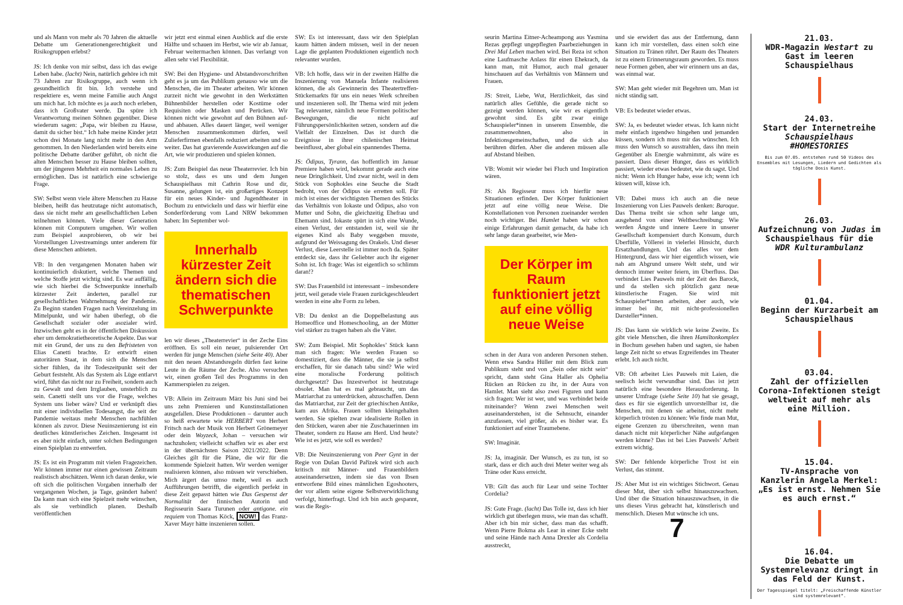und als Mann von mehr als 70 Jahren die aktuelle Debatte um Generationengerechtigkeit und Risikogruppen erlebst?
JS: Ich denke von mir selbst, dass ich das ewige Leben habe. (lacht) Nein, natürlich gehöre ich mit 73 Jahren zur Risikogruppe, auch wenn ich gesundheitlich fit bin. Ich verstehe und respektiere es, wenn meine Familie auch Angst um mich hat. Ich möchte es ja auch noch erleben, dass ich Großvater werde. Da spüre ich Verantwortung meinen Söhnen gegenüber. Diese wiederum sagen: „Papa, wir bleiben zu Hause, damit du sicher bist.“ Ich habe meine Kinder jetzt schon drei Monate lang nicht mehr in den Arm genommen. In den Niederlanden wird bereits eine politische Debatte darüber geführt, ob nicht die alten Menschen besser zu Hause bleiben sollten, um der jüngeren Mehrheit ein normales Leben zu ermöglichen. Das ist natürlich eine schwierige Frage.
SW: Selbst wenn viele ältere Menschen zu Hause bleiben, heißt das heutzutage nicht automatisch, dass sie nicht mehr am gesellschaftlichen Leben teilnehmen können. Viele dieser Generation können mit Computern umgehen. Wir wollen zum Beispiel ausprobieren, ob wir bei Vorstellungen Livestreamings unter anderem für diese Menschen anbieten.
VB: In den vergangenen Monaten haben wir kontinuierlich diskutiert, welche Themen und welche Stoffe jetzt wichtig sind. Es war auffällig, wie sich hierbei die Schwerpunkte innerhalb kürzester Zeit änderten, parallel zur gesellschaftlichen Wahrnehmung der Pandemie. Zu Beginn standen Fragen nach Vereinzelung im Mittelpunkt, und wir haben überlegt, ob die Gesellschaft sozialer oder asozialer wird. Inzwischen geht es in der öffentlichen Diskussion eher um demokratietheoretische Aspekte. Das war mit ein Grund, der uns zu den Befristeten von Elias Canetti brachte. Er entwirft einen autoritären Staat, in dem sich die Menschen sicher fühlen, da ihr Todeszeitpunkt seit der Geburt feststeht. Als das System als Lüge entlarvt wird, führt das nicht nur zu Freiheit, sondern auch zu Gewalt und dem Irrglauben, unsterblich zu sein. Canetti stellt uns vor die Frage, welches System uns lieber wäre? Und er verknüpft dies mit einer individuellen Todesangst, die seit der Pandemie weitaus mehr Menschen nachfühlen können als zuvor. Diese Neuinszenierung ist ein deutliches künstlerisches Zeichen. Insgesamt ist es aber nicht einfach, unter solchen Bedingungen einen Spielplan zu entwerfen.
JS: Es ist ein Programm mit vielen Fragezeichen. Wir können immer nur einen gewissen Zeitraum realistisch abschätzen. Wenn ich daran denke, wie oft sich die politischen Vorgaben innerhalb der vergangenen Wochen, ja Tage, geändert haben! Da kann man sich eine Spielzeit mehr wünschen, als sie verbindlich planen. Deshalb veröffentlichen
wir jetzt erst einmal einen Ausblick auf die erste Hälfte und schauen im Herbst, wie wir ab Januar, Februar weitermachen können. Das verlangt von allen sehr viel Flexibilität.
SW: Bei den Hygiene- und Abstandsvorschriften geht es ja um das Publikum genauso wie um die Menschen, die im Theater arbeiten. Wir können zurzeit nicht wie gewohnt in den Werkstätten Bühnenbilder herstellen oder Kostüme oder Requisiten oder Masken und Perücken. Wir können nicht wie gewohnt auf den Bühnen auf- und abbauen. Alles dauert länger, weil weniger Menschen zusammenkommen dürfen, weil Zulieferfirmen ebenfalls reduziert arbeiten und so weiter. Das hat gravierende Auswirkungen auf die Art, wie wir produzieren und spielen können.
JS: Zum Beispiel das neue Theaterrevier. Ich bin so stolz, dass es uns und dem Jungen Schauspielhaus mit Cathrin Rose und dir, Susanne, gelungen ist, ein großartiges Konzept für ein neues Kinder- und Jugendtheater in Bochum zu entwickeln und dass wir hierfür eine Sonderförderung vom Land NRW bekommen haben: Im September wol-
Innerhalb kürzester Zeit ändern sich die thematischen Schwerpunkte
len wir dieses „Theaterrevier“ in der Zeche Eins eröffnen. Es soll ein neuer, pulsierender Ort werden für junge Menschen (siehe Seite 40). Aber mit den neuen Abstandsregeln dürfen fast keine Leute in die Räume der Zeche. Also versuchen wir, einen großen Teil des Programms in den Kammerspielen zu zeigen.
VB: Allein im Zeitraum März bis Juni sind bei uns zehn Premieren und Kunstinstallationen ausgefallen. Diese Produktionen – darunter auch so heiß erwartete wie HERBERT von Herbert Fritsch nach der Musik von Herbert Grönemeyer oder dein Woyzeck, Johan – versuchen wir nachzuholen; vielleicht schaffen wir es aber erst in der übernächsten Saison 2021/2022. Denn Gleiches gilt für die Pläne, die wir für die kommende Spielzeit hatten. Wir werden weniger realisieren können, also müssen wir verschieben. Mich ärgert das umso mehr, weil es auch Aufführungen betrifft, die eigentlich perfekt in diese Zeit gepasst hätten wie Das Gespenst der Normalität der finnischen Autorin und Regisseurin Saara Turunen oder antigone. ein requiem von Thomas Köck, NOW! das Franz-Xaver Mayr hätte inszenieren sollen.
SW: Es ist interessant, dass wir den Spielplan kaum hätten ändern müssen, weil in der neuen Lage die geplanten Produktionen eigentlich noch relevanter wurden.
VB: Ich hoffe, dass wir in der zweiten Hälfte die Inszenierung von Manuela Infante realisieren können, die als Gewinnerin des Theatertreffen-Stückemarkts für uns ein neues Werk schreiben und inszenieren soll. Ihr Thema wird mit jedem Tag relevanter, nämlich neue Formen politischer Bewegungen, die nicht auf Führungspersönlichkeiten setzen, sondern auf die Vielfalt der Einzelnen. Das ist durch die Ereignisse in ihrer chilenischen Heimat beeinflusst, aber global ein spannendes Thema.
JS: Ödipus, Tyrann, das hoffentlich im Januar Premiere haben wird, bekommt gerade auch eine neue Dringlichkeit. Und zwar nicht, weil in dem Stück von Sophokles eine Seuche die Stadt bedroht, von der Ödipus sie erretten soll. Für mich ist eines der wichtigsten Themen des Stücks das Verhältnis von Iokaste und Ödipus, also von Mutter und Sohn, die gleichzeitig Ehefrau und Ehemann sind. Iokaste spürt in sich eine Wunde, einen Verlust, der entstanden ist, weil sie ihr eigenes Kind als Baby weggeben musste, aufgrund der Weissagung des Orakels. Und dieser Verlust, diese Leerstelle ist immer noch da. Später entdeckt sie, dass ihr Geliebter auch ihr eigener Sohn ist. Ich frage: Was ist eigentlich so schlimm daran!?
SW: Das Frauenbild ist interessant – insbesondere jetzt, weil gerade viele Frauen zurückgeschleudert werden in eine alte Form zu leben.
VB: Du denkst an die Doppelbelastung aus Homeoffice und Homeschooling, an der Mütter viel stärker zu tragen haben als die Väter.
SW: Zum Beispiel. Mit Sophokles’ Stück kann man sich fragen: Wie werden Frauen so domestiziert, dass die Männer, die sie ja selbst erschaffen, für sie danach tabu sind? Wie wird eine moralische Forderung politisch durchgesetzt? Das Inzestverbot ist heutzutage obsolet. Man hat es mal gebraucht, um das Matriarchat zu unterdrücken, abzuschaffen. Denn das Matriarchat, zur Zeit der griechischen Antike, kam aus Afrika. Frauen sollten kleingehalten werden. Sie spielten zwar idealisierte Rollen in den Stücken, waren aber nie Zuschauerinnen im Theater, sondern zu Hause am Herd. Und heute? Wie ist es jetzt, wie soll es werden?
VB: Die Neuinszenierung von Peer Gynt in der Regie von Dušan David Pařízek wird sich auch kritisch mit Männer- und Frauenbildern auseinandersetzen, indem sie das von Ibsen entworfene Bild eines männlichen Egoshooters, der vor allem seine eigene Selbstverwirklichung verfolgt, hinterfragt. Und ich bin auch gespannt, was die Regis-
seurin Martina Eitner-Acheampong aus Yasmina Rezas gepflegt ungepflegten Paarbeziehungen in Drei Mal Leben machen wird. Bei Reza ist schon eine Laufmasche Anlass für einen Ehekrach, da kann man, mit Humor, auch mal genauer hinschauen auf das Verhältnis von Männern und Frauen.
JS: Streit, Liebe, Wut, Herzlichkeit, das sind natürlich alles Gefühle, die gerade nicht so gezeigt werden können, wie wir es eigentlich gewohnt sind. Es gibt zwar einige Schauspieler*innen in unserem Ensemble, die zusammenwohnen, also in Infektionsgemeinschaften, und die sich also berühren dürfen. Aber die anderen müssen alle auf Abstand bleiben.
VB: Womit wir wieder bei Fluch und Inspiration wären.
JS: Als Regisseur muss ich hierfür neue Situationen erfinden. Der Körper funktioniert jetzt auf eine völlig neue Weise. Die Konstellationen von Personen zueinander werden noch wichtiger. Bei Hamlet haben wir schon einige Erfahrungen damit gemacht, da habe ich sehr lange daran gearbeitet, wie Men-
Der Körper im Raum funktioniert jetzt auf eine völlig neue Weise
schen in der Aura von anderen Personen stehen. Wenn etwa Sandra Hüller mit dem Blick zum Publikum steht und von „Sein oder nicht sein“ spricht, dann steht Gina Haller als Ophelia Rücken an Rücken zu ihr, in der Aura von Hamlet. Man sieht also zwei Figuren und kann sich fragen: Wer ist wer, und was verbindet beide miteinander? Wenn zwei Menschen weit auseinanderstehen, ist die Sehnsucht, einander anzufassen, viel größer, als es bisher war. Es funktioniert auf einer Traumebene.
SW: Imaginär.
JS: Ja, imaginär. Der Wunsch, es zu tun, ist so stark, dass er dich auch drei Meter weiter weg als Träne oder Kuss erreicht.
VB: Gilt das auch für Lear und seine Tochter Cordelia?
JS: Gute Frage. (lacht) Das Tolle ist, dass ich hier wirklich gut überlegen muss, wie man das schafft. Aber ich bin mir sicher, dass man das schafft. Wenn Pierre Bokma als Lear in einer Ecke steht und seine Hände nach Anna Drexler als Cordelia ausstreckt,
und sie erwidert das aus der Entfernung, dann kann ich mir vorstellen, dass einen solch eine Situation zu Tränen rührt. Der Raum des Theaters ist zu einem Erinnerungsraum geworden. Es muss neue Formen geben, aber wir erinnern uns an das, was einmal war.
SW: Man geht wieder mit Begehren um. Man ist nicht ständig satt.
VB: Es bedeutet wieder etwas.
SW: Ja, es bedeutet wieder etwas. Ich kann nicht mehr einfach irgendwo hingehen und jemanden küssen, sondern ich muss mir das wünschen. Ich muss den Wunsch so ausstrahlen, dass ihn mein Gegenüber als Energie wahrnimmt, als wäre es passiert. Dass dieser Hunger, dass es wirklich passiert, wieder etwas bedeutet, wie du sagst. Und nicht: Wenn ich Hunger habe, esse ich; wenn ich küssen will, küsse ich.
VB: Dabei muss ich auch an die neue Inszenierung von Lies Pauwels denken: Baroque. Das Thema treibt sie schon sehr lange um, ausgehend von einer Weltbeschreibung: Wie werden Ängste und innere Leere in unserer Gesellschaft kompensiert durch Konsum, durch Überfülle, Völlerei in vielerlei Hinsicht, durch Ersatzhandlungen. Und das alles vor dem Hintergrund, dass wir hier eigentlich wissen, wie nah am Abgrund unsere Welt steht, und wir dennoch immer weiter feiern, im Überfluss. Das verbindet Lies Pauwels mit der Zeit des Barock, und da stellen sich plötzlich ganz neue künstlerische Fragen. Sie wird mit Schauspieler*innen arbeiten, aber auch, wie immer bei ihr, mit nicht-professionellen Darsteller*innen.
JS: Das kann sie wirklich wie keine Zweite. Es gibt viele Menschen, die ihren Hamiltonkomplex in Bochum gesehen haben und sagten, sie haben lange Zeit nicht so etwas Ergreifendes im Theater erlebt. Ich auch nicht.
VB: Oft arbeitet Lies Pauwels mit Laien, die seelisch leicht verwundbar sind. Das ist jetzt natürlich eine besondere Herausforderung. In unserer Umfrage (siehe Seite 10) hat sie gesagt, dass es für sie eigentlich unvorstellbar ist, die Menschen, mit denen sie arbeitet, nicht mehr körperlich trösten zu können: Wie finde man Mut, eigene Grenzen zu überschreiten, wenn man danach nicht mit körperlicher Nähe aufgefangen werden könne? Das ist bei Lies Pauwels’ Arbeit extrem wichtig.
SW: Der fehlende körperliche Trost ist ein Verlust, das stimmt.
JS: Aber Mut ist ein wichtiges Stichwort. Genau dieser Mut, über sich selbst hinauszuwachsen. Und über die Situation hinauszuwachsen, in die uns dieses Virus gebracht hat, künstlerisch und menschlich. Diesen Mut wünsche ich uns.
7
21.03.
WDR-Magazin Westart zu Gast im leeren Schauspielhaus
24.03.
Start der Internetreihe Schauspielhaus #HOMESTORIES
Bis zum 07.05. entstehen rund 50 Videos des Ensembles mit Lesungen, Liedern und Gedichten als tägliche Dosis Kunst.
26.03.
Aufzeichnung von Judas im Schauspielhaus für die WDR Kulturambulanz
01.04.
Beginn der Kurzarbeit am Schauspielhaus
03.04.
Zahl der offiziellen Corona-Infektionen steigt weltweit auf mehr als eine Million.
15.04.
TV-Ansprache von Kanzlerin Angela Merkel: „Es ist ernst. Nehmen Sie es auch ernst.“
16.04.
Die Debatte um Systemrelevanz dringt in das Feld der Kunst.
Der Tagesspiegel titelt: „Freischaffende Künstler sind systemrelevant“.